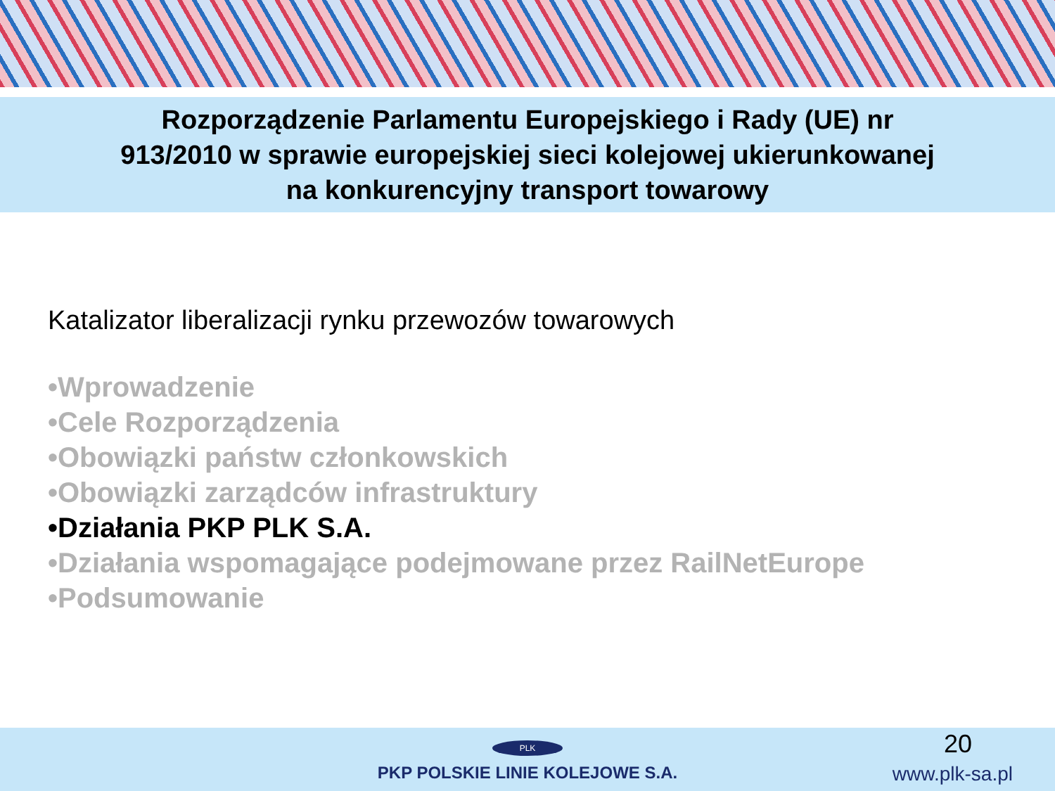Rozporządzenie Parlamentu Europejskiego i Rady (UE) nr
913/2010 w sprawie europejskiej sieci kolejowej ukierunkowanej
na konkurencyjny transport towarowy
Katalizator liberalizacji rynku przewozów towarowych
•Wprowadzenie
•Cele Rozporządzenia
•Obowiązki państw członkowskich
•Obowiązki zarządców infrastruktury
•Działania PKP PLK S.A.
•Działania wspomagające podejmowane przez RailNetEurope
•Podsumowanie
PLK
PKP POLSKIE LINIE KOLEJOWE S.A.
20
www.plk-sa.pl